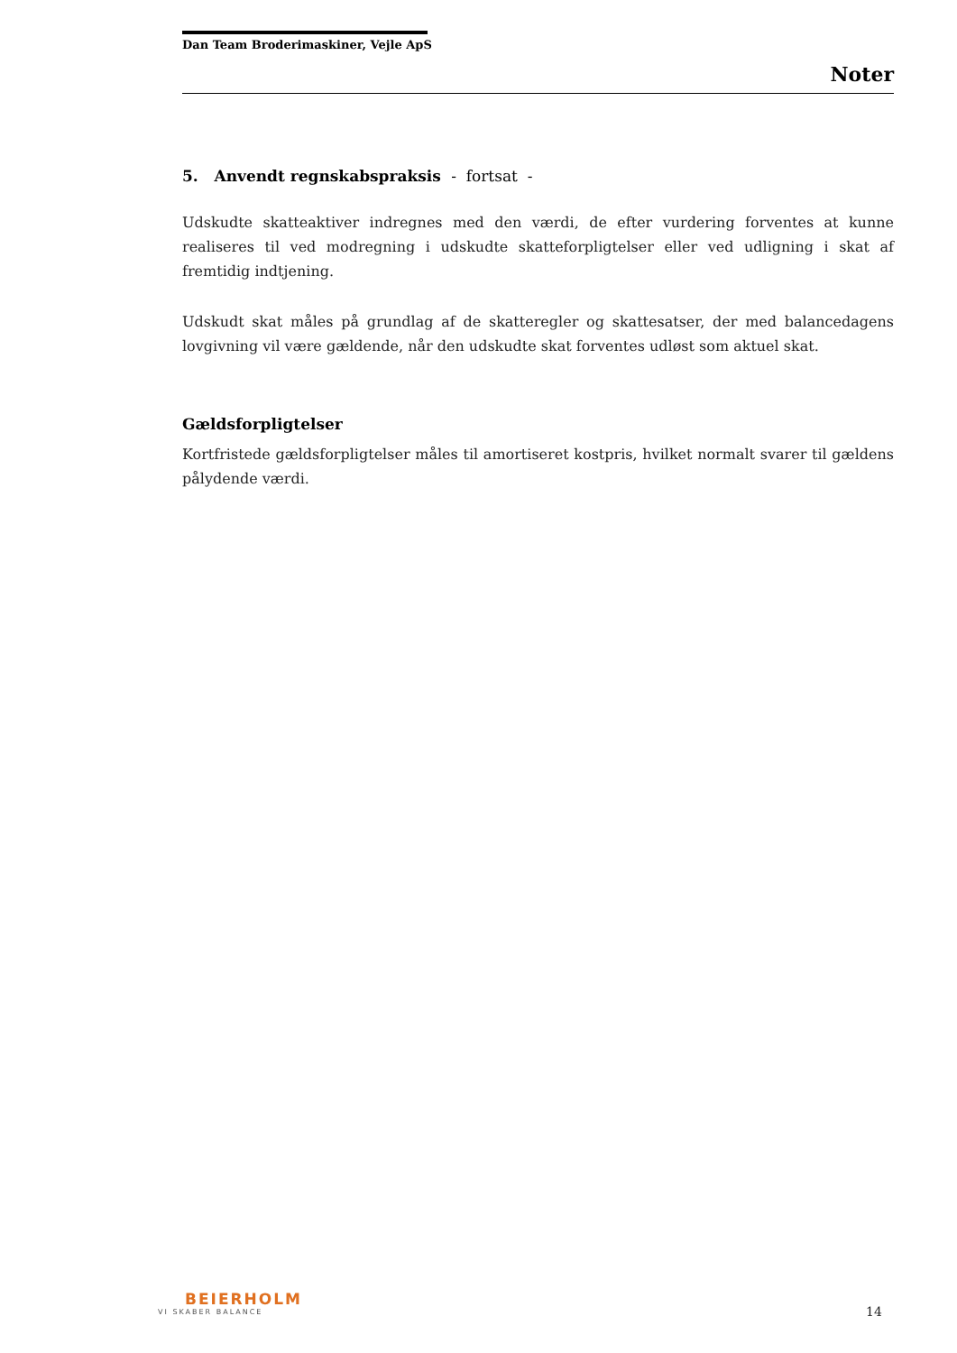Dan Team Broderimaskiner, Vejle ApS
Noter
5. Anvendt regnskabspraksis - fortsat -
Udskudte skatteaktiver indregnes med den værdi, de efter vurdering forventes at kunne realiseres til ved modregning i udskudte skatteforpligtelser eller ved udligning i skat af fremtidig indtjening.
Udskudt skat måles på grundlag af de skatteregler og skattesatser, der med balancedagens lovgivning vil være gældende, når den udskudte skat forventes udløst som aktuel skat.
Gældsforpligtelser
Kortfristede gældsforpligtelser måles til amortiseret kostpris, hvilket normalt svarer til gældens pålydende værdi.
BEIERHOLM
VI SKABER BALANCE
14